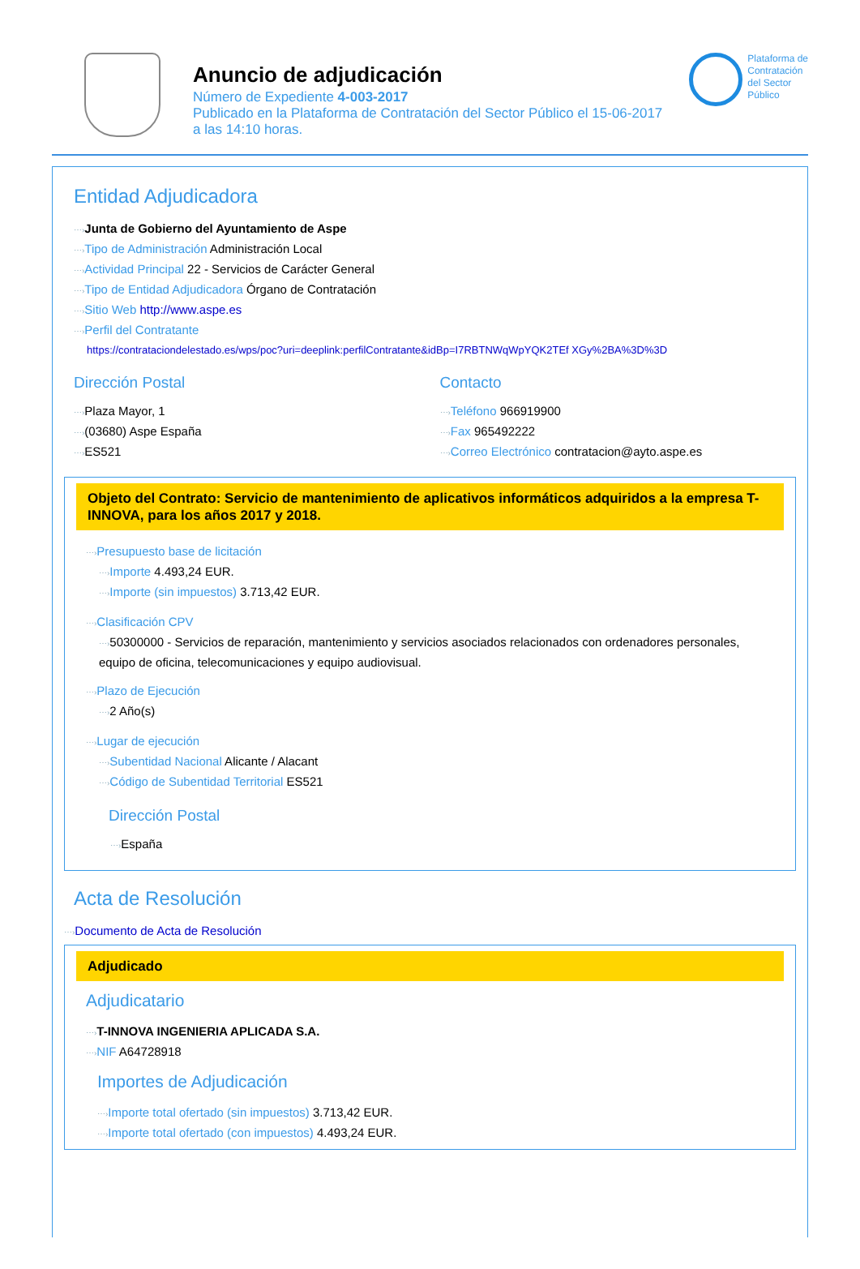Anuncio de adjudicación
Número de Expediente 4-003-2017
Publicado en la Plataforma de Contratación del Sector Público el 15-06-2017
a las 14:10 horas.
Plataforma de
Contratación
del Sector
Público
Entidad Adjudicadora
⋯›Junta de Gobierno del Ayuntamiento de Aspe
⋯›Tipo de Administración Administración Local
⋯›Actividad Principal 22 - Servicios de Carácter General
⋯›Tipo de Entidad Adjudicadora Órgano de Contratación
⋯›Sitio Web http://www.aspe.es
⋯›Perfil del Contratante
https://contrataciondelestado.es/wps/poc?uri=deeplink:perfilContratante&idBp=I7RBTNWqWpYQK2TEf XGy%2BA%3D%3D
Dirección Postal
⋯›Plaza Mayor, 1
⋯›(03680) Aspe España
⋯›ES521
Contacto
⋯›Teléfono 966919900
⋯›Fax 965492222
⋯›Correo Electrónico contratacion@ayto.aspe.es
Objeto del Contrato: Servicio de mantenimiento de aplicativos informáticos adquiridos a la empresa T-INNOVA, para los años 2017 y 2018.
⋯›Presupuesto base de licitación
⋯›Importe 4.493,24 EUR.
⋯›Importe (sin impuestos) 3.713,42 EUR.
⋯›Clasificación CPV
⋯›50300000 - Servicios de reparación, mantenimiento y servicios asociados relacionados con ordenadores personales, equipo de oficina, telecomunicaciones y equipo audiovisual.
⋯›Plazo de Ejecución
⋯›2 Año(s)
⋯›Lugar de ejecución
⋯›Subentidad Nacional Alicante / Alacant
⋯›Código de Subentidad Territorial ES521
Dirección Postal
⋯›España
Acta de Resolución
⋯›Documento de Acta de Resolución
Adjudicado
Adjudicatario
⋯›T-INNOVA INGENIERIA APLICADA S.A.
⋯›NIF A64728918
Importes de Adjudicación
⋯›Importe total ofertado (sin impuestos) 3.713,42 EUR.
⋯›Importe total ofertado (con impuestos) 4.493,24 EUR.